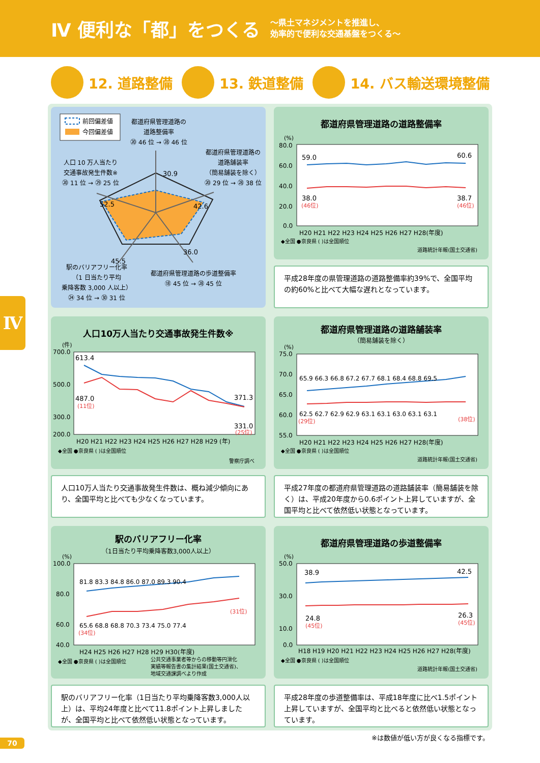Ⅳ 便利な「都」をつくる
～県土マネジメントを推進し、
効率的で便利な交通基盤をつくる～
12. 道路整備 13. 鉄道整備 14. バス輸送環境整備
Ⅳ
前回偏差値
今回偏差値
都道府県管理道路の
道路整備率
⑳ 46 位 → ㉘ 46 位
人口 10 万人当たり
交通事故発生件数※
⑳ 11 位 → ㉙ 25 位
都道府県管理道路の
道路舗装率
（簡易舗装を除く）
⑳ 29 位 → ㉘ 38 位
30.9
42.6
36.0
45.5
52.5
都道府県管理道路の歩道整備率
⑱ 45 位 → ㉘ 45 位
駅のバリアフリー化率
（1 日当たり平均
乗降客数 3,000 人以上）
㉔ 34 位 → ㉚ 31 位
都道府県管理道路の道路整備率
(%)
80.0
60.0
40.0
20.0
0.0
59.0
60.6
38.0
(46位)
38.7
(46位)
H20 H21 H22 H23 H24 H25 H26 H27 H28(年度)
◆全国 ●奈良県 ( )は全国順位
道路統計年報(国土交通省)
平成28年度の県管理道路の道路整備率約39%で、全国平均の約60%と比べて大幅な遅れとなっています。
人口10万人当たり交通事故発生件数※
(件)
700.0
500.0
300.0
200.0
613.4
487.0
(11位)
371.3
331.0
(25位)
H20 H21 H22 H23 H24 H25 H26 H27 H28 H29 (年)
◆全国 ●奈良県 ( )は全国順位
警察庁調べ
人口10万人当たり交通事故発生件数は、概ね減少傾向にあり、全国平均と比べても少なくなっています。
都道府県管理道路の道路舗装率
（簡易舗装を除く）
(%)
75.0
70.0
65.0
60.0
55.0
65.9 66.3 66.8 67.2 67.7 68.1 68.4 68.8 69.5
62.5 62.7 62.9 62.9 63.1 63.1 63.0 63.1 63.1
(29位)
(38位)
H20 H21 H22 H23 H24 H25 H26 H27 H28(年度)
◆全国 ●奈良県 ( )は全国順位
道路統計年報(国土交通省)
平成27年度の都道府県管理道路の道路舗装率（簡易舗装を除く）は、平成20年度から0.6ポイント上昇していますが、全国平均と比べて依然低い状態となっています。
駅のバリアフリー化率
（1日当たり平均乗降客数3,000人以上）
(%)
100.0
80.0
60.0
40.0
81.8 83.3 84.8 86.0 87.0 89.3 90.4
65.6 68.8 68.8 70.3 73.4 75.0 77.4
(34位)
(31位)
H24 H25 H26 H27 H28 H29 H30(年度)
◆全国 ●奈良県 ( )は全国順位
公共交通事業者等からの移動等円滑化
実績等報告書の集計結果(国土交通省)、
地域交通課調べより作成
駅のバリアフリー化率（1日当たり平均乗降客数3,000人以上）は、平均24年度と比べて11.8ポイント上昇しましたが、全国平均と比べて依然低い状態となっています。
都道府県管理道路の歩道整備率
(%)
50.0
30.0
10.0
0.0
38.9
42.5
24.8
(45位)
26.3
(45位)
H18 H19 H20 H21 H22 H23 H24 H25 H26 H27 H28(年度)
◆全国 ●奈良県 ( )は全国順位
道路統計年報(国土交通省)
平成28年度の歩道整備率は、平成18年度に比べ1.5ポイント上昇していますが、全国平均と比べると依然低い状態となっています。
※は数値が低い方が良くなる指標です。
70